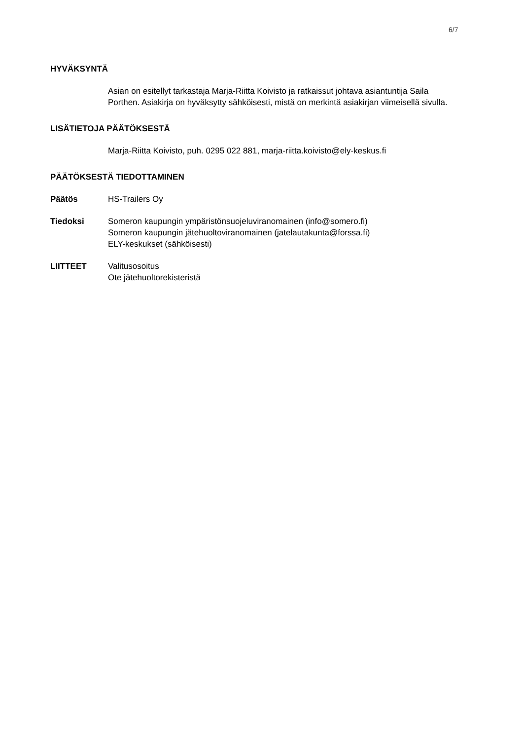6/7
HYVÄKSYNTÄ
Asian on esitellyt tarkastaja Marja-Riitta Koivisto ja ratkaissut johtava asiantuntija Saila Porthen. Asiakirja on hyväksytty sähköisesti, mistä on merkintä asiakirjan viimeisellä sivulla.
LISÄTIETOJA PÄÄTÖKSESTÄ
Marja-Riitta Koivisto, puh. 0295 022 881, marja-riitta.koivisto@ely-keskus.fi
PÄÄTÖKSESTÄ TIEDOTTAMINEN
Päätös HS-Trailers Oy
Tiedoksi Someron kaupungin ympäristönsuojeluviranomainen (info@somero.fi)
Someron kaupungin jätehuoltoviranomainen (jatelautakunta@forssa.fi)
ELY-keskukset (sähköisesti)
LIITTEET Valitusosoitus
Ote jätehuoltorekisteristä